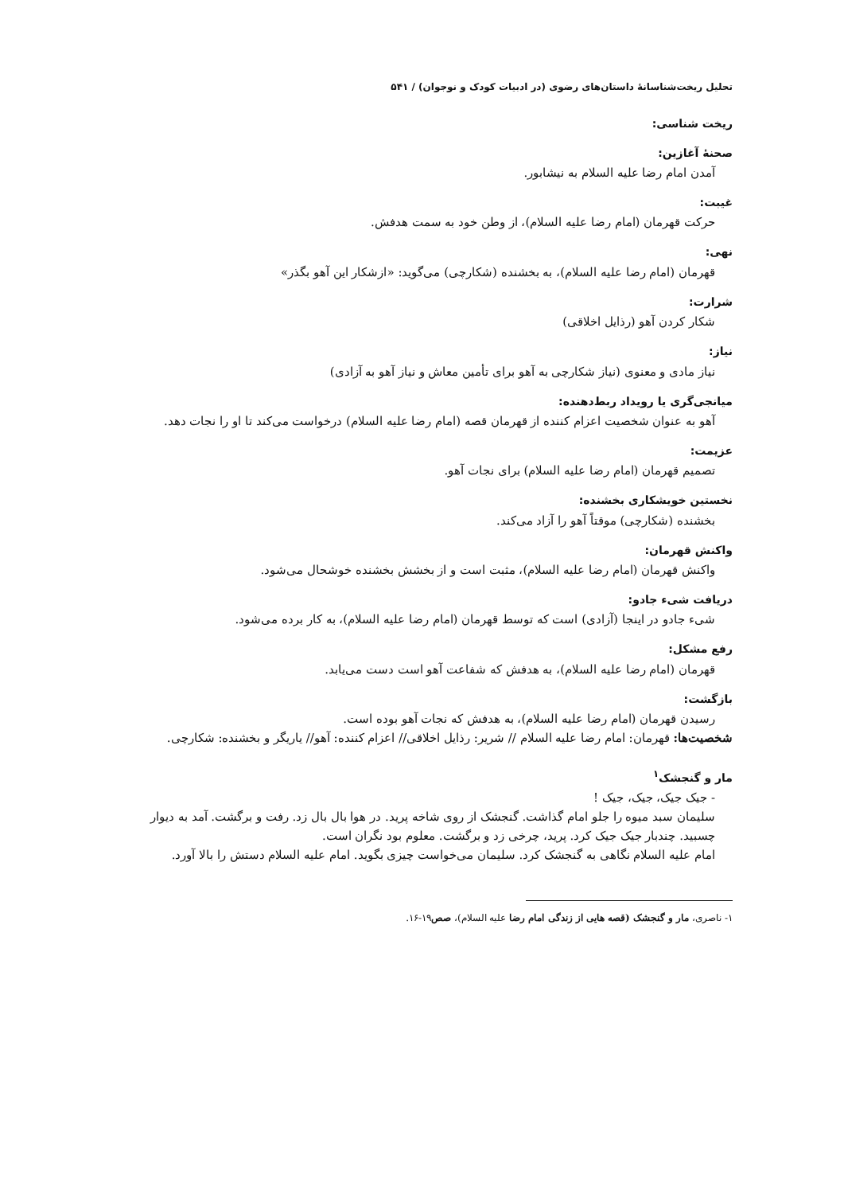تحلیل ریخت‌شناسانهٔ داستان‌های رضوی (در ادبیات کودک و نوجوان) / ۵۴۱
ریخت شناسی:
صحنهٔ آغازین:
آمدن امام رضا علیه السلام به نیشابور.
غیبت:
حرکت قهرمان (امام رضا علیه السلام)، از وطن خود به سمت هدفش.
نهی:
قهرمان (امام رضا علیه السلام)، به بخشنده (شکارچی) می‌گوید: «ازشکار این آهو بگذر»
شرارت:
شکار کردن آهو (رذایل اخلاقی)
نیاز:
نیاز مادی و معنوی (نیاز شکارچی به آهو برای تأمین معاش و نیاز آهو به آزادی)
میانجی‌گری یا رویداد ربط‌دهنده:
آهو به عنوان شخصیت اعزام کننده از قهرمان قصه (امام رضا علیه السلام) درخواست می‌کند تا او را نجات دهد.
عزیمت:
تصمیم قهرمان (امام رضا علیه السلام) برای نجات آهو.
نخستین خویشکاری بخشنده:
بخشنده (شکارچی) موقتاً آهو را آزاد می‌کند.
واکنش قهرمان:
واکنش قهرمان (امام رضا علیه السلام)، مثبت است و از بخشش بخشنده خوشحال می‌شود.
دریافت شیء جادو:
شیء جادو در اینجا (آزادی) است که توسط قهرمان (امام رضا علیه السلام)، به کار برده می‌شود.
رفع مشکل:
قهرمان (امام رضا علیه السلام)، به هدفش که شفاعت آهو است دست می‌یابد.
بازگشت:
رسیدن قهرمان (امام رضا علیه السلام)، به هدفش که نجات آهو بوده است.
شخصیت‌ها: قهرمان: امام رضا علیه السلام // شریر: رذایل اخلاقی// اعزام کننده: آهو// یاریگر و بخشنده: شکارچی.
مار و گنجشک<sup>۱</sup>
- جیک جیک، جیک، جیک !
سلیمان سبد میوه را جلو امام گذاشت. گنجشک از روی شاخه پرید. در هوا بال بال زد. رفت و برگشت. آمد به دیوار چسبید. چندبار جیک جیک کرد. پرید، چرخی زد و برگشت. معلوم بود نگران است.
امام علیه السلام نگاهی به گنجشک کرد. سلیمان می‌خواست چیزی بگوید. امام علیه السلام دستش را بالا آورد.
۱- ناصری، مار و گنجشک (قصه هایی از زندگی امام رضا علیه السلام)، صص۱۹-۱۶.